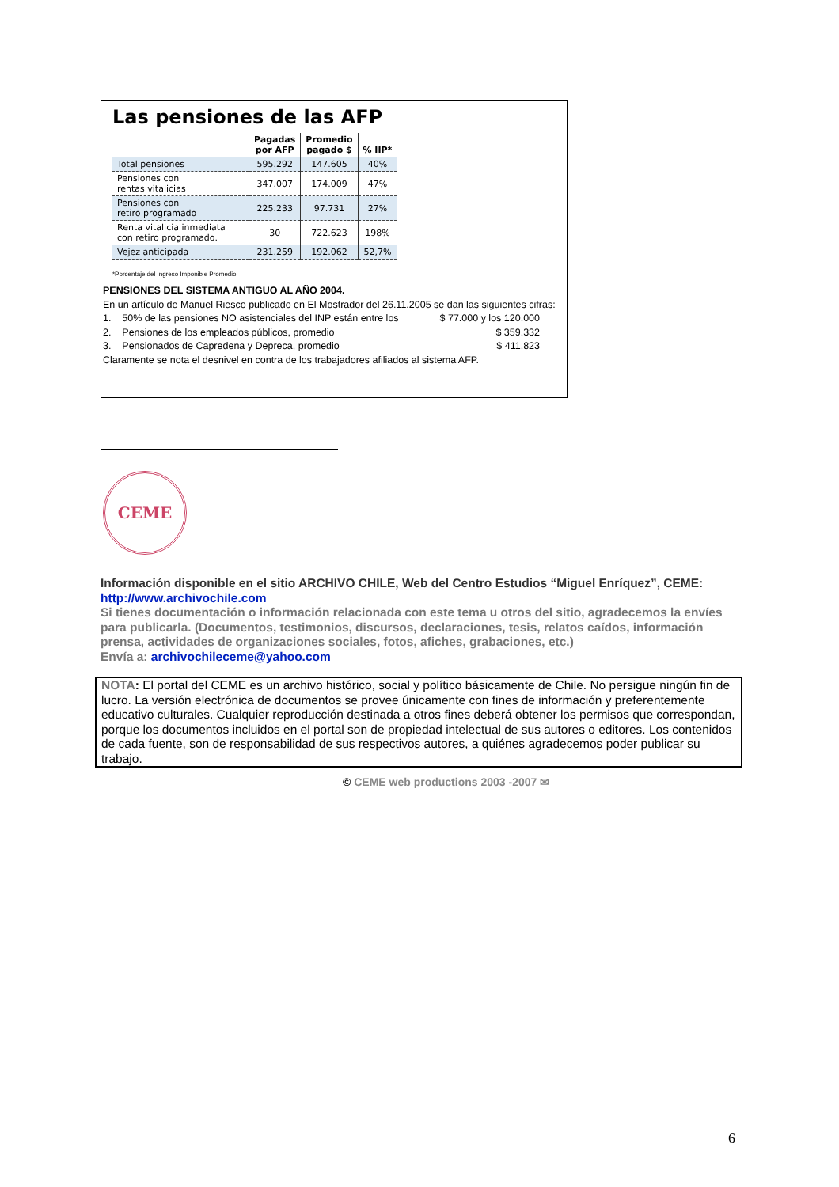Las pensiones de las AFP
| | Pagadas por AFP | Promedio pagado $ | % IIP* |
| --- | --- | --- | --- |
| Total pensiones | 595.292 | 147.605 | 40% |
| Pensiones con rentas vitalicias | 347.007 | 174.009 | 47% |
| Pensiones con retiro programado | 225.233 | 97.731 | 27% |
| Renta vitalicia inmediata con retiro programado. | 30 | 722.623 | 198% |
| Vejez anticipada | 231.259 | 192.062 | 52,7% |
*Porcentaje del Ingreso Imponible Promedio.
PENSIONES DEL SISTEMA ANTIGUO AL AÑO 2004.
En un artículo de Manuel Riesco publicado en El Mostrador del 26.11.2005 se dan las siguientes cifras:
1. 50% de las pensiones NO asistenciales del INP están entre los $ 77.000 y los 120.000
2. Pensiones de los empleados públicos, promedio $ 359.332
3. Pensionados de Capredena y Depreca, promedio $ 411.823
Claramente se nota el desnivel en contra de los trabajadores afiliados al sistema AFP.
CEME
Información disponible en el sitio ARCHIVO CHILE, Web del Centro Estudios “Miguel Enríquez”, CEME:
http://www.archivochile.com
Si tienes documentación o información relacionada con este tema u otros del sitio, agradecemos la envíes para publicarla. (Documentos, testimonios, discursos, declaraciones, tesis, relatos caídos, información prensa, actividades de organizaciones sociales, fotos, afiches, grabaciones, etc.)
Envía a: archivochileceme@yahoo.com
NOTA: El portal del CEME es un archivo histórico, social y político básicamente de Chile. No persigue ningún fin de lucro. La versión electrónica de documentos se provee únicamente con fines de información y preferentemente educativo culturales. Cualquier reproducción destinada a otros fines deberá obtener los permisos que correspondan, porque los documentos incluidos en el portal son de propiedad intelectual de sus autores o editores. Los contenidos de cada fuente, son de responsabilidad de sus respectivos autores, a quiénes agradecemos poder publicar su trabajo.
© CEME web productions 2003 -2007 ✉
6